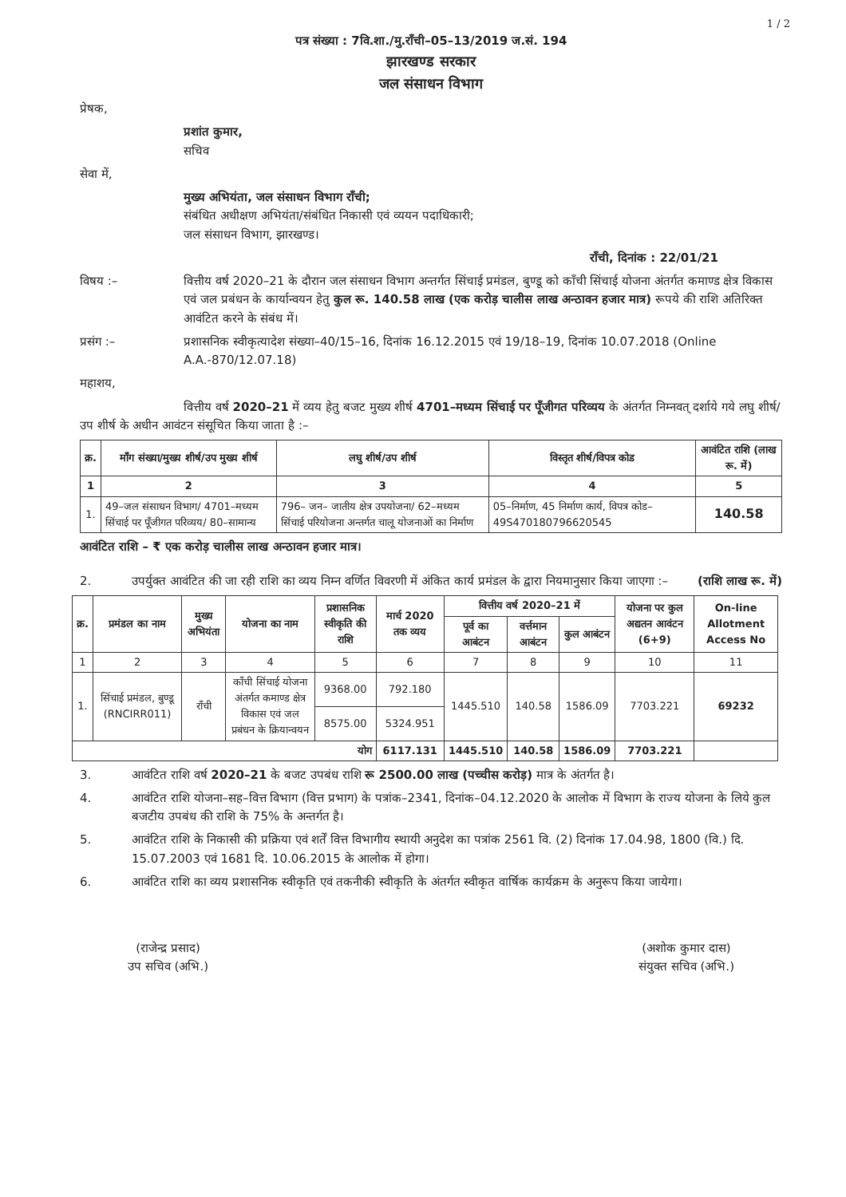1 / 2
पत्र संख्या : 7वि.शा./मु.राँची–05–13/2019 ज.सं. 194
झारखण्ड सरकार
जल संसाधन विभाग
प्रेषक,
प्रशांत कुमार,
सचिव
सेवा में,
मुख्य अभियंता, जल संसाधन विभाग राँची;
संबंधित अधीक्षण अभियंता/संबंधित निकासी एवं व्ययन पदाधिकारी;
जल संसाधन विभाग, झारखण्ड।
राँची, दिनांक : 22/01/21
विषय :– वित्तीय वर्ष 2020–21 के दौरान जल संसाधन विभाग अन्तर्गत सिंचाई प्रमंडल, बुण्डू को काँची सिंचाई योजना अंतर्गत कमाण्ड क्षेत्र विकास एवं जल प्रबंधन के कार्यान्वयन हेतु कुल रू. 140.58 लाख (एक करोड़ चालीस लाख अन्ठावन हजार मात्र) रूपये की राशि अतिरिक्त आवंटित करने के संबंध में।
प्रसंग :– प्रशासनिक स्वीकृत्यादेश संख्या–40/15–16, दिनांक 16.12.2015 एवं 19/18–19, दिनांक 10.07.2018 (Online A.A.-870/12.07.18)
महाशय,
वित्तीय वर्ष 2020–21 में व्यय हेतु बजट मुख्य शीर्ष 4701–मध्यम सिंचाई पर पूँजीगत परिव्यय के अंतर्गत निम्नवत् दर्शाये गये लघु शीर्ष/उप शीर्ष के अधीन आवंटन संसूचित किया जाता है :–
| क्र. | माँग संख्या/मुख्य शीर्ष/उप मुख्य शीर्ष | लघु शीर्ष/उप शीर्ष | विस्तृत शीर्ष/विपत्र कोड | आवंटित राशि (लाख रू. में) |
| --- | --- | --- | --- | --- |
| 1 | 2 | 3 | 4 | 5 |
| 1. | 49–जल संसाधन विभाग/ 4701–मध्यम सिंचाई पर पूँजीगत परिव्यय/ 80–सामान्य | 796– जन– जातीय क्षेत्र उपयोजना/ 62–मध्यम सिंचाई परियोजना अन्तर्गत चालू योजनाओं का निर्माण | 05–निर्माण, 45 निर्माण कार्य, विपत्र कोड– 49S470180796620545 | 140.58 |
आवंटित राशि – ₹ एक करोड़ चालीस लाख अन्ठावन हजार मात्र।
2. उपर्युक्त आवंटित की जा रही राशि का व्यय निम्न वर्णित विवरणी में अंकित कार्य प्रमंडल के द्वारा नियमानुसार किया जाएगा :– (राशि लाख रू. में)
| क्र. | प्रमंडल का नाम | मुख्य अभियंता | योजना का नाम | प्रशासनिक स्वीकृति की राशि | मार्च 2020 तक व्यय | वित्तीय वर्ष 2020–21 में | | | योजना पर कुल अद्यतन आवंटन (6+9) | On-line Allotment Access No |
| --- | --- | --- | --- | --- | --- | --- | --- | --- | --- | --- |
| | | | | | | पूर्व का आबंटन | वर्त्तमान आबंटन | कुल आबंटन | | |
| 1 | 2 | 3 | 4 | 5 | 6 | 7 | 8 | 9 | 10 | 11 |
| 1. | सिंचाई प्रमंडल, बुण्डू (RNCIRR011) | राँची | काँची सिंचाई योजना अंतर्गत कमाण्ड क्षेत्र विकास एवं जल प्रबंधन के क्रियान्वयन | 9368.00 | 792.180 | 1445.510 | 140.58 | 1586.09 | 7703.221 | 69232 |
| | | | | 8575.00 | 5324.951 | | | | | |
| योग | | | | | 6117.131 | 1445.510 | 140.58 | 1586.09 | 7703.221 | |
3. आवंटित राशि वर्ष 2020–21 के बजट उपबंध राशि रू 2500.00 लाख (पच्चीस करोड़) मात्र के अंतर्गत है।
4. आवंटित राशि योजना–सह–वित्त विभाग (वित्त प्रभाग) के पत्रांक–2341, दिनांक–04.12.2020 के आलोक में विभाग के राज्य योजना के लिये कुल बजटीय उपबंध की राशि के 75% के अन्तर्गत है।
5. आवंटित राशि के निकासी की प्रक्रिया एवं शर्तें वित्त विभागीय स्थायी अनुदेश का पत्रांक 2561 वि. (2) दिनांक 17.04.98, 1800 (वि.) दि. 15.07.2003 एवं 1681 दि. 10.06.2015 के आलोक में होगा।
6. आवंटित राशि का व्यय प्रशासनिक स्वीकृति एवं तकनीकी स्वीकृति के अंतर्गत स्वीकृत वार्षिक कार्यक्रम के अनुरूप किया जायेगा।
(राजेन्द्र प्रसाद)
उप सचिव (अभि.)
(अशोक कुमार दास)
संयुक्त सचिव (अभि.)